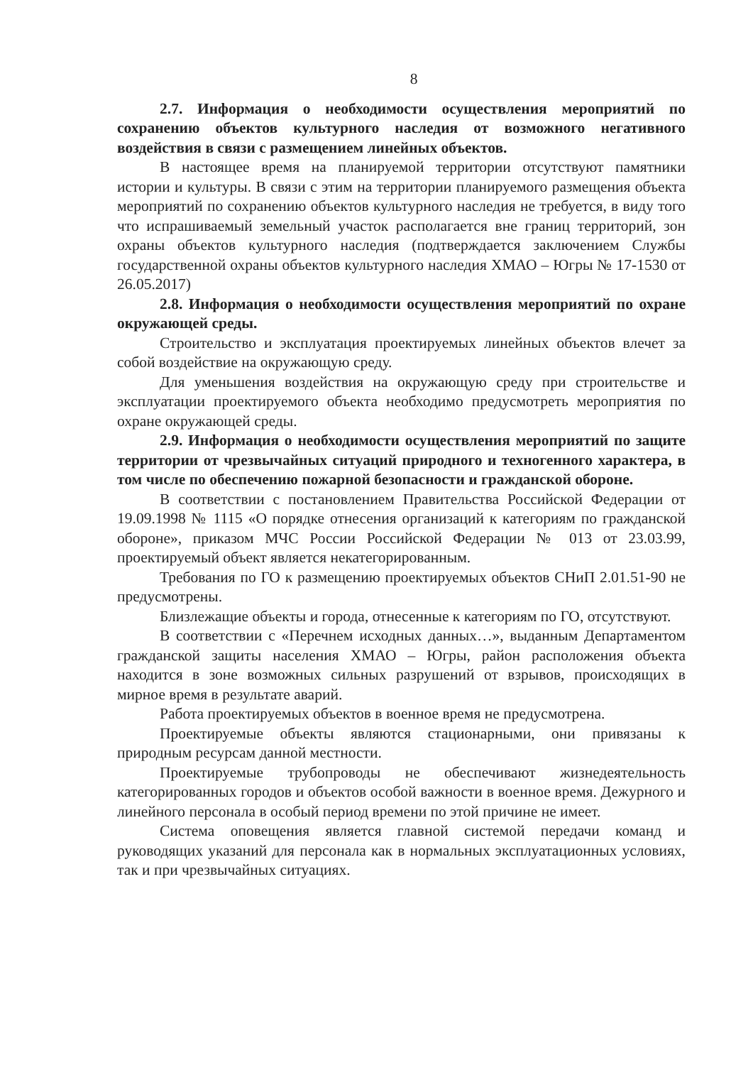8
2.7. Информация о необходимости осуществления мероприятий по сохранению объектов культурного наследия от возможного негативного воздействия в связи с размещением линейных объектов.
В настоящее время на планируемой территории отсутствуют памятники истории и культуры. В связи с этим на территории планируемого размещения объекта мероприятий по сохранению объектов культурного наследия не требуется, в виду того что испрашиваемый земельный участок располагается вне границ территорий, зон охраны объектов культурного наследия (подтверждается заключением Службы государственной охраны объектов культурного наследия ХМАО – Югры № 17-1530 от 26.05.2017)
2.8. Информация о необходимости осуществления мероприятий по охране окружающей среды.
Строительство и эксплуатация проектируемых линейных объектов влечет за собой воздействие на окружающую среду.
Для уменьшения воздействия на окружающую среду при строительстве и эксплуатации проектируемого объекта необходимо предусмотреть мероприятия по охране окружающей среды.
2.9. Информация о необходимости осуществления мероприятий по защите территории от чрезвычайных ситуаций природного и техногенного характера, в том числе по обеспечению пожарной безопасности и гражданской обороне.
В соответствии с постановлением Правительства Российской Федерации от 19.09.1998 № 1115 «О порядке отнесения организаций к категориям по гражданской обороне», приказом МЧС России Российской Федерации № 013 от 23.03.99, проектируемый объект является некатегорированным.
Требования по ГО к размещению проектируемых объектов СНиП 2.01.51-90 не предусмотрены.
Близлежащие объекты и города, отнесенные к категориям по ГО, отсутствуют.
В соответствии с «Перечнем исходных данных…», выданным Департаментом гражданской защиты населения ХМАО – Югры, район расположения объекта находится в зоне возможных сильных разрушений от взрывов, происходящих в мирное время в результате аварий.
Работа проектируемых объектов в военное время не предусмотрена.
Проектируемые объекты являются стационарными, они привязаны к природным ресурсам данной местности.
Проектируемые трубопроводы не обеспечивают жизнедеятельность категорированных городов и объектов особой важности в военное время. Дежурного и линейного персонала в особый период времени по этой причине не имеет.
Система оповещения является главной системой передачи команд и руководящих указаний для персонала как в нормальных эксплуатационных условиях, так и при чрезвычайных ситуациях.